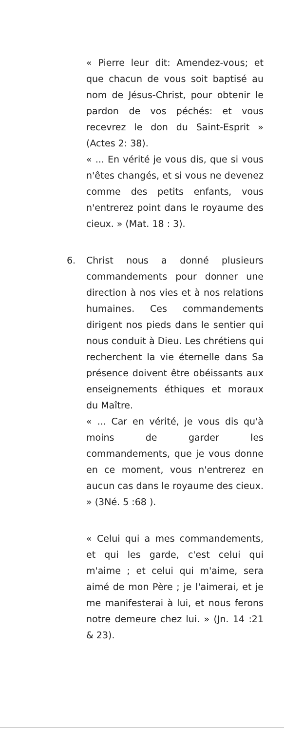« Pierre leur dit: Amendez-vous; et que chacun de vous soit baptisé au nom de Jésus-Christ, pour obtenir le pardon de vos péchés: et vous recevrez le don du Saint-Esprit » (Actes 2: 38).
« ... En vérité je vous dis, que si vous n'êtes changés, et si vous ne devenez comme des petits enfants, vous n'entrerez point dans le royaume des cieux. » (Mat. 18 : 3).
6. Christ nous a donné plusieurs commandements pour donner une direction à nos vies et à nos relations humaines. Ces commandements dirigent nos pieds dans le sentier qui nous conduit à Dieu. Les chrétiens qui recherchent la vie éternelle dans Sa présence doivent être obéissants aux enseignements éthiques et moraux du Maître.
« ... Car en vérité, je vous dis qu'à moins de garder les commandements, que je vous donne en ce moment, vous n'entrerez en aucun cas dans le royaume des cieux. » (3Né. 5 :68 ).
« Celui qui a mes commandements, et qui les garde, c'est celui qui m'aime ; et celui qui m'aime, sera aimé de mon Père ; je l'aimerai, et je me manifesterai à lui, et nous ferons notre demeure chez lui. » (Jn. 14 :21 & 23).